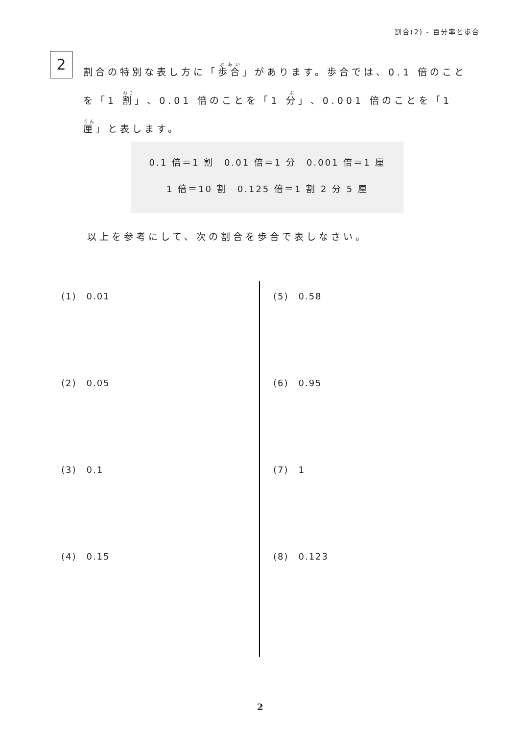割合(2) - 百分率と歩合
2
割合の特別な表し方に「歩合」があります。歩合では、0.1 倍のことを「1 割」、0.01 倍のことを「1 分」、0.001 倍のことを「1 厘」と表します。
0.1 倍＝1 割　0.01 倍＝1 分　0.001 倍＝1 厘
1 倍＝10 割　0.125 倍＝1 割 2 分 5 厘
以上を参考にして、次の割合を歩合で表しなさい。
(1)　0.01
(2)　0.05
(3)　0.1
(4)　0.15
(5)　0.58
(6)　0.95
(7)　1
(8)　0.123
2